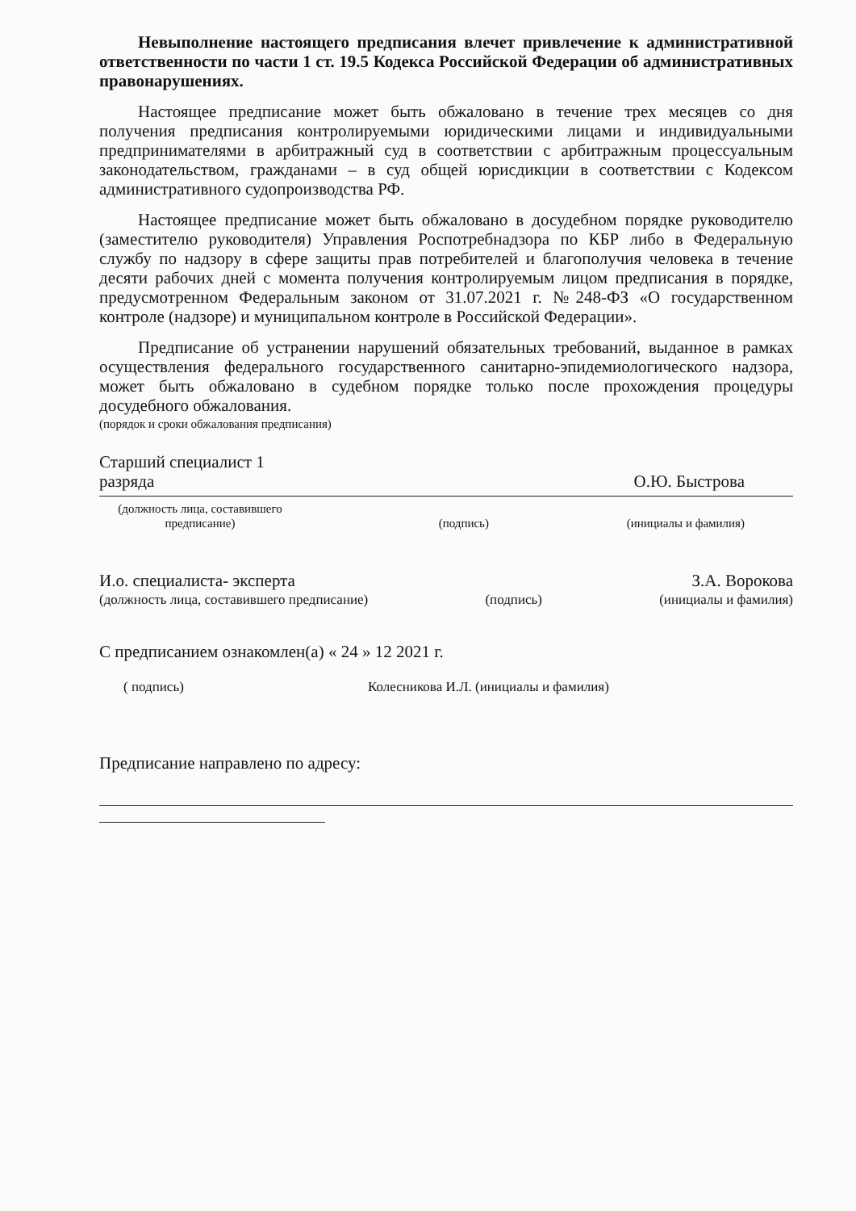Невыполнение настоящего предписания влечет привлечение к административной ответственности по части 1 ст. 19.5 Кодекса Российской Федерации об административных правонарушениях.
Настоящее предписание может быть обжаловано в течение трех месяцев со дня получения предписания контролируемыми юридическими лицами и индивидуальными предпринимателями в арбитражный суд в соответствии с арбитражным процессуальным законодательством, гражданами – в суд общей юрисдикции в соответствии с Кодексом административного судопроизводства РФ.
Настоящее предписание может быть обжаловано в досудебном порядке руководителю (заместителю руководителя) Управления Роспотребнадзора по КБР либо в Федеральную службу по надзору в сфере защиты прав потребителей и благополучия человека в течение десяти рабочих дней с момента получения контролируемым лицом предписания в порядке, предусмотренном Федеральным законом от 31.07.2021 г. №248-ФЗ «О государственном контроле (надзоре) и муниципальном контроле в Российской Федерации».
Предписание об устранении нарушений обязательных требований, выданное в рамках осуществления федерального государственного санитарно-эпидемиологического надзора, может быть обжаловано в судебном порядке только после прохождения процедуры досудебного обжалования.
(порядок и сроки обжалования предписания)
Старший специалист 1 разряда
О.Ю. Быстрова
(должность лица, составившего предписание)
(подпись)
(инициалы и фамилия)
И.о. специалиста- эксперта
З.А. Ворокова
(должность лица, составившего предписание)
(подпись)
(инициалы и фамилия)
С предписанием ознакомлен(а) « 24 » 12 2021 г.
( подпись)
Колесникова И.Л. (инициалы и фамилия)
Предписание направлено по адресу: